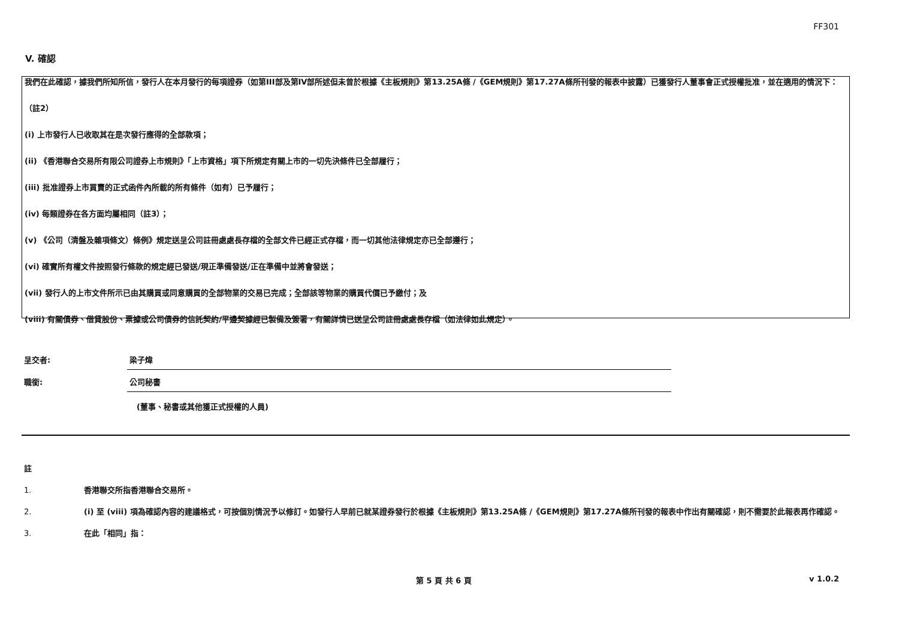FF301
V. 確認
我們在此確認，據我們所知所信，發行人在本月發行的每項證券（如第III部及第IV部所述但未曾於根據《主板規則》第13.25A條 /《GEM規則》第17.27A條所刊發的報表中披露）已獲發行人董事會正式授權批准，並在適用的情況下：
（註2）
(i) 上市發行人已收取其在是次發行應得的全部款項；
(ii) 《香港聯合交易所有限公司證券上市規則》「上市資格」項下所規定有關上市的一切先決條件已全部履行；
(iii) 批准證券上市買賣的正式函件內所載的所有條件（如有）已予履行；
(iv) 每類證券在各方面均屬相同（註3）；
(v) 《公司（清盤及雜項條文）條例》規定送呈公司註冊處處長存檔的全部文件已經正式存檔，而一切其他法律規定亦已全部遵行；
(vi) 確實所有權文件按照發行條款的規定經已發送/現正準備發送/正在準備中並將會發送；
(vii) 發行人的上市文件所示已由其購買或同意購買的全部物業的交易已完成；全部該等物業的購買代價已予繳付；及
(viii) 有關債券、借貸股份、票據或公司債券的信託契約/平邊契據經已製備及簽署，有關詳情已送呈公司註冊處處長存檔（如法律如此規定）。
呈交者:
梁子煒
職銜:
公司秘書
(董事、秘書或其他獲正式授權的人員)
註
1. 香港聯交所指香港聯合交易所。
2. (i) 至 (viii) 項為確認內容的建議格式，可按個別情況予以修訂。如發行人早前已就某證券發行於根據《主板規則》第13.25A條 /《GEM規則》第17.27A條所刊發的報表中作出有關確認，則不需要於此報表再作確認。
3. 在此「相同」指：
第 5 頁 共 6 頁 v 1.0.2